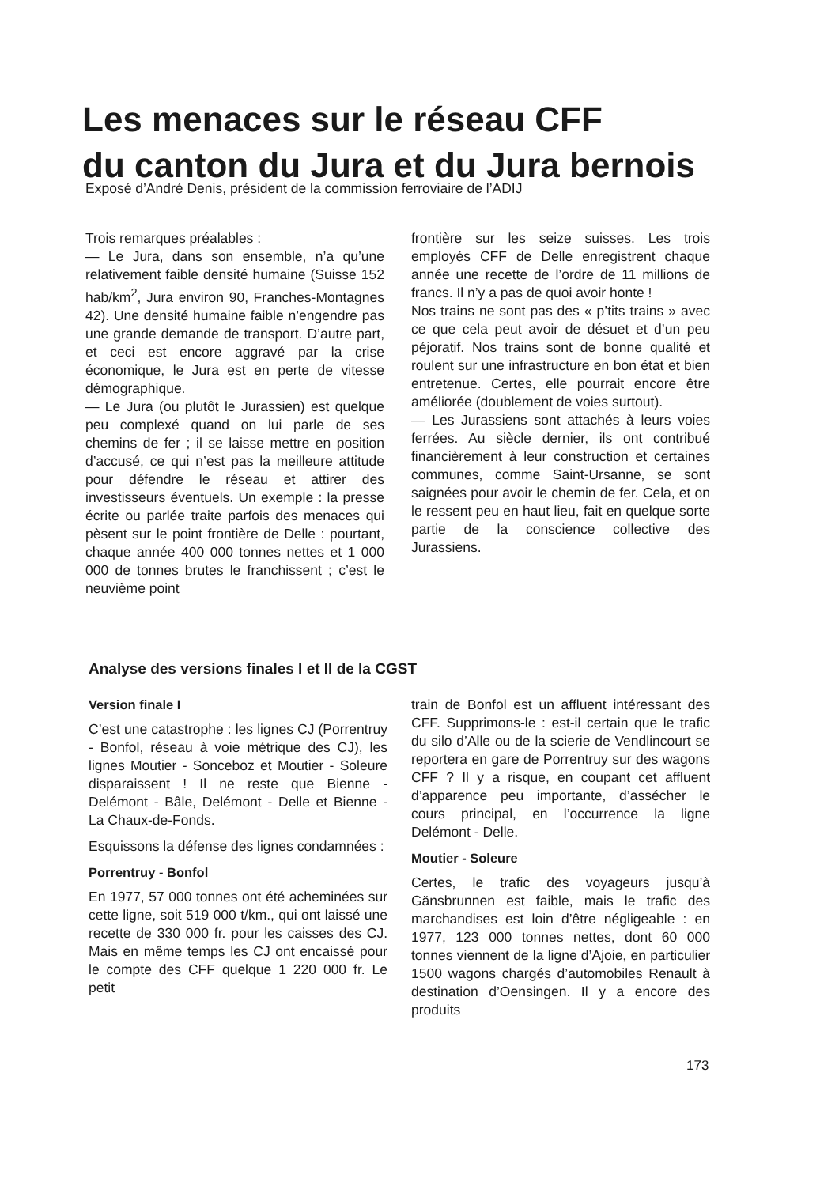Les menaces sur le réseau CFF
du canton du Jura et du Jura bernois
Exposé d’André Denis, président de la commission ferroviaire de l’ADIJ
Trois remarques préalables :
— Le Jura, dans son ensemble, n’a qu’une relativement faible densité humaine (Suisse 152 hab/km<sup>2</sup>, Jura environ 90, Franches-Montagnes 42). Une densité humaine faible n’engendre pas une grande demande de transport. D’autre part, et ceci est encore aggravé par la crise économique, le Jura est en perte de vitesse démographique.
— Le Jura (ou plutôt le Jurassien) est quelque peu complexé quand on lui parle de ses chemins de fer ; il se laisse mettre en position d’accusé, ce qui n’est pas la meilleure attitude pour défendre le réseau et attirer des investisseurs éventuels. Un exemple : la presse écrite ou parlée traite parfois des menaces qui pèsent sur le point frontière de Delle : pourtant, chaque année 400 000 tonnes nettes et 1 000 000 de tonnes brutes le franchissent ; c’est le neuvième point
frontière sur les seize suisses. Les trois employés CFF de Delle enregistrent chaque année une recette de l’ordre de 11 millions de francs. Il n’y a pas de quoi avoir honte !
Nos trains ne sont pas des « p’tits trains » avec ce que cela peut avoir de désuet et d’un peu péjoratif. Nos trains sont de bonne qualité et roulent sur une infrastructure en bon état et bien entretenue. Certes, elle pourrait encore être améliorée (doublement de voies surtout).
— Les Jurassiens sont attachés à leurs voies ferrées. Au siècle dernier, ils ont contribué financièrement à leur construction et certaines communes, comme Saint-Ursanne, se sont saignées pour avoir le chemin de fer. Cela, et on le ressent peu en haut lieu, fait en quelque sorte partie de la conscience collective des Jurassiens.
Analyse des versions finales I et II de la CGST
Version finale I
C’est une catastrophe : les lignes CJ (Porrentruy - Bonfol, réseau à voie métrique des CJ), les lignes Moutier - Sonceboz et Moutier - Soleure disparaissent ! Il ne reste que Bienne - Delémont - Bâle, Delémont - Delle et Bienne - La Chaux-de-Fonds.
Esquissons la défense des lignes condamnées :
Porrentruy - Bonfol
En 1977, 57 000 tonnes ont été acheminées sur cette ligne, soit 519 000 t/km., qui ont laissé une recette de 330 000 fr. pour les caisses des CJ. Mais en même temps les CJ ont encaissé pour le compte des CFF quelque 1 220 000 fr. Le petit
train de Bonfol est un affluent intéressant des CFF. Supprimons-le : est-il certain que le trafic du silo d’Alle ou de la scierie de Vendlincourt se reportera en gare de Porrentruy sur des wagons CFF ? Il y a risque, en coupant cet affluent d’apparence peu importante, d’assécher le cours principal, en l’occurrence la ligne Delémont - Delle.
Moutier - Soleure
Certes, le trafic des voyageurs jusqu’à Gänsbrunnen est faible, mais le trafic des marchandises est loin d’être négligeable : en 1977, 123 000 tonnes nettes, dont 60 000 tonnes viennent de la ligne d’Ajoie, en particulier 1500 wagons chargés d’automobiles Renault à destination d’Oensingen. Il y a encore des produits
173